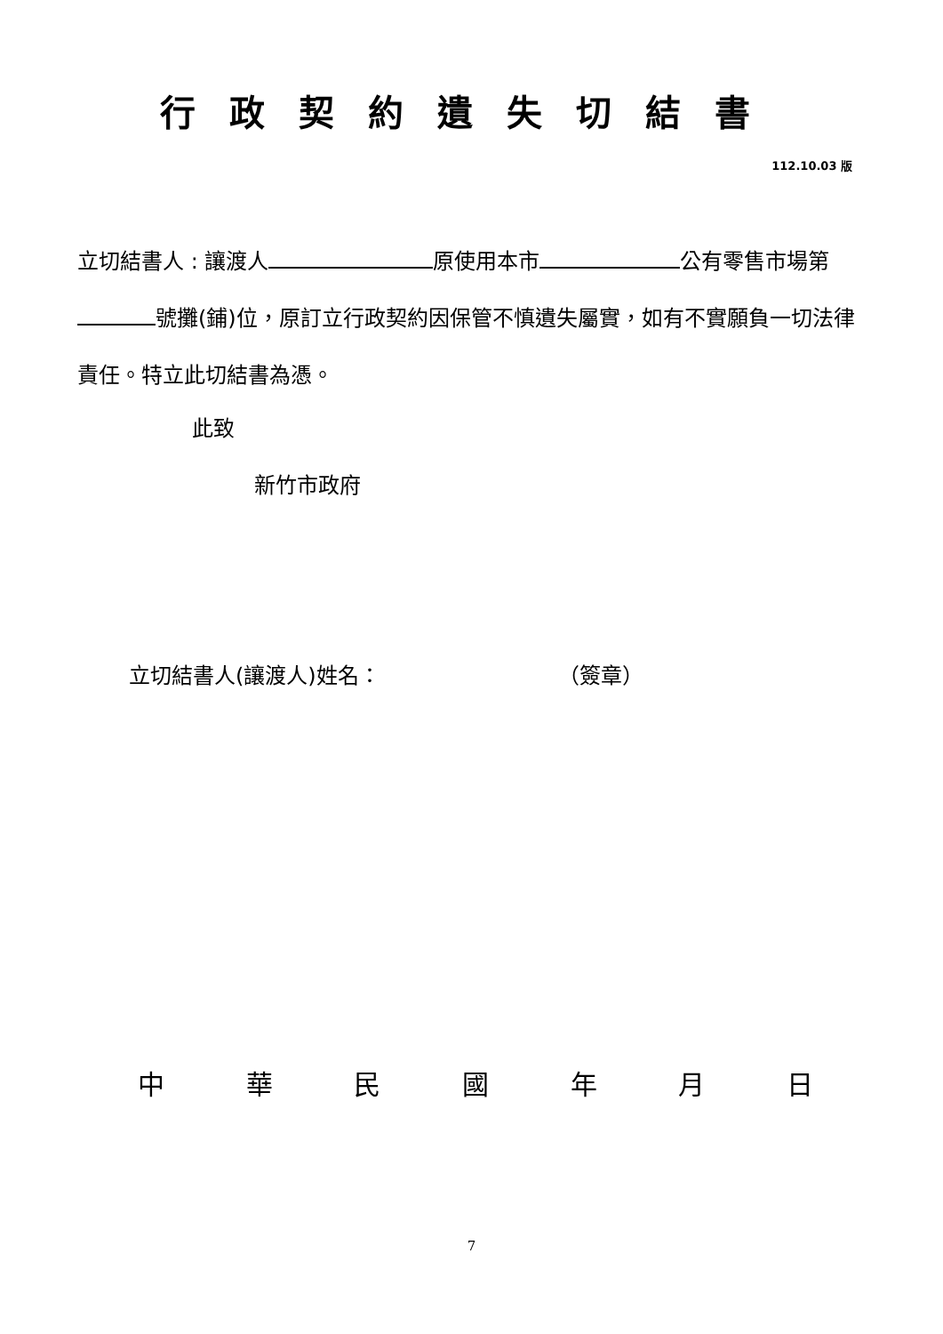行政契約遺失切結書
112.10.03 版
立切結書人 : 讓渡人 原使用本市 公有零售市場第 號攤(鋪)位，原訂立行政契約因保管不慎遺失屬實，如有不實願負一切法律責任。特立此切結書為憑。
此致
新竹市政府
立切結書人(讓渡人)姓名： （簽章）
中 華 民 國 年 月 日
7